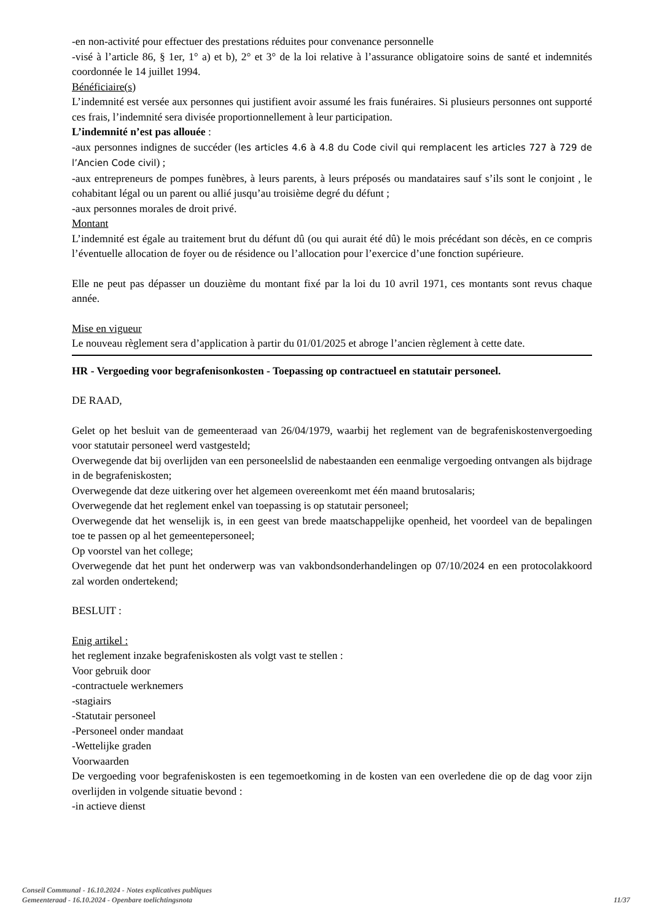-en non-activité pour effectuer des prestations réduites pour convenance personnelle
-visé à l’article 86, § 1er, 1° a) et b), 2° et 3° de la loi relative à l’assurance obligatoire soins de santé et indemnités coordonnée le 14 juillet 1994.
Bénéficiaire(s)
L’indemnité est versée aux personnes qui justifient avoir assumé les frais funéraires. Si plusieurs personnes ont supporté ces frais, l’indemnité sera divisée proportionnellement à leur participation.
L’indemnité n’est pas allouée :
-aux personnes indignes de succéder (les articles 4.6 à 4.8 du Code civil qui remplacent les articles 727 à 729 de l’Ancien Code civil) ;
-aux entrepreneurs de pompes funèbres, à leurs parents, à leurs préposés ou mandataires sauf s’ils sont le conjoint , le cohabitant légal ou un parent ou allié jusqu’au troisième degré du défunt ;
-aux personnes morales de droit privé.
Montant
L’indemnité est égale au traitement brut du défunt dû (ou qui aurait été dû) le mois précédant son décès, en ce compris l’éventuelle allocation de foyer ou de résidence ou l’allocation pour l’exercice d’une fonction supérieure.
Elle ne peut pas dépasser un douzième du montant fixé par la loi du 10 avril 1971, ces montants sont revus chaque année.
Mise en vigueur
Le nouveau règlement sera d’application à partir du 01/01/2025 et abroge l’ancien règlement à cette date.
HR - Vergoeding voor begrafenisonkosten - Toepassing op contractueel en statutair personeel.
DE RAAD,
Gelet op het besluit van de gemeenteraad van 26/04/1979, waarbij het reglement van de begrafeniskostenvergoeding voor statutair personeel werd vastgesteld;
Overwegende dat bij overlijden van een personeelslid de nabestaanden een eenmalige vergoeding ontvangen als bijdrage in de begrafeniskosten;
Overwegende dat deze uitkering over het algemeen overeenkomt met één maand brutosalaris;
Overwegende dat het reglement enkel van toepassing is op statutair personeel;
Overwegende dat het wenselijk is, in een geest van brede maatschappelijke openheid, het voordeel van de bepalingen toe te passen op al het gemeentepersoneel;
Op voorstel van het college;
Overwegende dat het punt het onderwerp was van vakbondsonderhandelingen op 07/10/2024 en een protocolakkoord zal worden ondertekend;
BESLUIT :
Enig artikel :
het reglement inzake begrafeniskosten als volgt vast te stellen :
Voor gebruik door
-contractuele werknemers
-stagiairs
-Statutair personeel
-Personeel onder mandaat
-Wettelijke graden
Voorwaarden
De vergoeding voor begrafeniskosten is een tegemoetkoming in de kosten van een overledene die op de dag voor zijn overlijden in volgende situatie bevond :
-in actieve dienst
Conseil Communal - 16.10.2024 - Notes explicatives publiques
Gemeenteraad - 16.10.2024 - Openbare toelichtingsnota 11/37